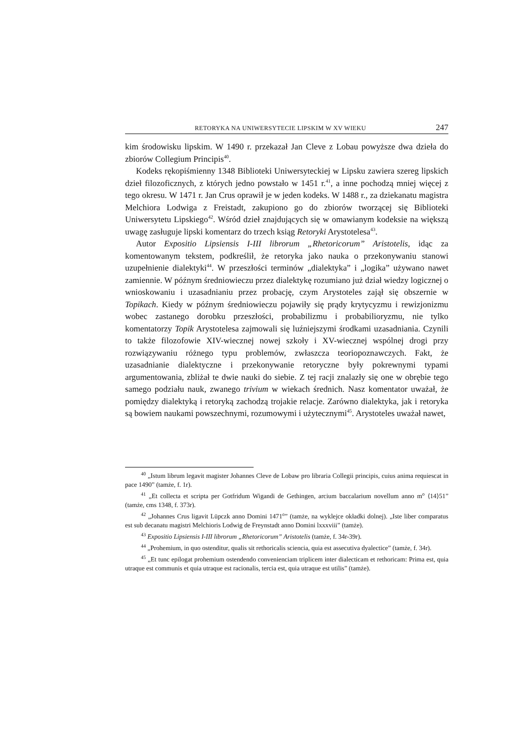RETORYKA NA UNIWERSYTECIE LIPSKIM W XV WIEKU 247
kim środowisku lipskim. W 1490 r. przekazał Jan Cleve z Lobau powyższe dwa dzieła do zbiorów Collegium Principis<sup>40</sup>.
Kodeks rękopiśmienny 1348 Biblioteki Uniwersyteckiej w Lipsku zawiera szereg lipskich dzieł filozoficznych, z których jedno powstało w 1451 r.<sup>41</sup>, a inne pochodzą mniej więcej z tego okresu. W 1471 r. Jan Crus oprawił je w jeden kodeks. W 1488 r., za dziekanatu magistra Melchiora Lodwiga z Frei­stadt, zakupiono go do zbiorów tworzącej się Biblioteki Uniwersytetu Lipskie­go<sup>42</sup>. Wśród dzieł znajdujących się w omawianym kodeksie na większą uwagę zasługuje lipski komentarz do trzech ksiąg Retoryki Arystotelesa<sup>43</sup>.
Autor Expositio Lipsiensis I-III librorum „Rhetoricorum” Aristotelis, idąc za komentowanym tekstem, podkreślił, że retoryka jako nauka o przekonywaniu stanowi uzupełnienie dialektyki<sup>44</sup>. W przeszłości terminów „dialektyka” i „lo­gika” używano nawet zamiennie. W późnym średniowieczu przez dialektykę rozumiano już dział wiedzy logicznej o wnioskowaniu i uzasadnianiu przez probację, czym Arystoteles zajął się obszernie w Topikach. Kiedy w późnym średniowieczu pojawiły się prądy krytycyzmu i rewizjonizmu wobec zastanego dorobku przeszłości, probabilizmu i probabilioryzmu, nie tylko komentatorzy Topik Arystotelesa zajmowali się luźniejszymi środkami uzasadniania. Czynili to także filozofowie XIV-wiecznej nowej szkoły i XV-wiecznej wspólnej drogi przy rozwiązywaniu różnego typu problemów, zwłaszcza teoriopoznawczych. Fakt, że uzasadnianie dialektyczne i przekonywanie retoryczne były pokrewny­mi typami argumentowania, zbliżał te dwie nauki do siebie. Z tej racji zna­lazły się one w obrębie tego samego podziału nauk, zwanego trivium w wie­kach średnich. Nasz komentator uważał, że pomiędzy dialektyką i retoryką zachodzą trojakie relacje. Zarówno dialektyka, jak i retoryka są bowiem nau­kami powszechnymi, rozumowymi i użytecznymi<sup>45</sup>. Arystoteles uważał nawet,
<sup>40</sup> „Istum librum legavit magister Johannes Cleve de Lobaw pro libraria Collegii principis, cuius anima requiescat in pace 1490” (tamże, f. 1r).
<sup>41</sup> „Et collecta et scripta per Gotfridum Wigandi de Gethingen, arcium baccalarium novel­lum anno m<sup>o</sup> ⟨14⟩51” (tamże, cms 1348, f. 373r).
<sup>42</sup> „Johannes Crus ligavit Lüpczk anno Domini 1471<sup>o</sup>” (tamże, na wyklejce okładki dolnej). „Iste liber comparatus est sub decanatu magistri Melchioris Lodwig de Freynstadt anno Domini lxxxviii” (tamże).
<sup>43</sup> Expositio Lipsiensis I-III librorum „Rhetoricorum” Aristotelis (tamże, f. 34r-39r).
<sup>44</sup> „Prohemium, in quo ostenditur, qualis sit rethoricalis sciencia, quia est assecutiva dya­lectice” (tamże, f. 34r).
<sup>45</sup> „Et tunc epilogat prohemium ostendendo convenienciam triplicem inter dialecticam et rethoricam: Prima est, quia utraque est communis et quia utraque est racionalis, tercia est, quia utraque est utilis” (tamże).